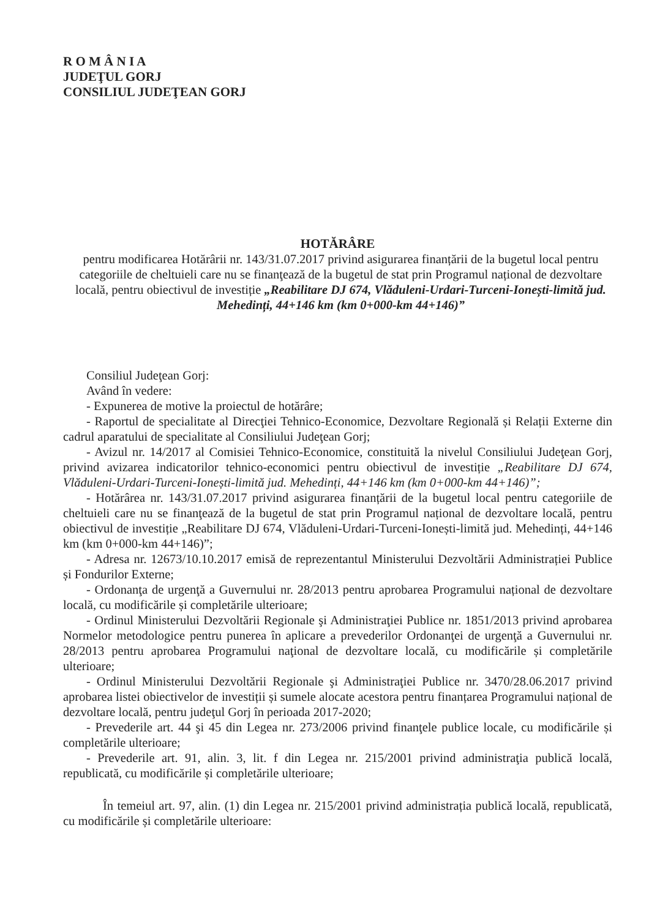R O M Â N I A
JUDEŢUL GORJ
CONSILIUL JUDEŢEAN GORJ
HOTĂRÂRE
pentru modificarea Hotărârii nr. 143/31.07.2017 privind asigurarea finanțării de la bugetul local pentru categoriile de cheltuieli care nu se finanţează de la bugetul de stat prin Programul național de dezvoltare locală, pentru obiectivul de investiție „Reabilitare DJ 674, Vlăduleni-Urdari-Turceni-Ionești-limită jud. Mehedinți, 44+146 km (km 0+000-km 44+146)”
Consiliul Judeţean Gorj:
Având în vedere:
- Expunerea de motive la proiectul de hotărâre;
- Raportul de specialitate al Direcţiei Tehnico-Economice, Dezvoltare Regională și Relații Externe din cadrul aparatului de specialitate al Consiliului Judeţean Gorj;
- Avizul nr. 14/2017 al Comisiei Tehnico-Economice, constituită la nivelul Consiliului Judeţean Gorj, privind avizarea indicatorilor tehnico-economici pentru obiectivul de investiție „Reabilitare DJ 674, Vlăduleni-Urdari-Turceni-Ionești-limită jud. Mehedinți, 44+146 km (km 0+000-km 44+146)”;
- Hotărârea nr. 143/31.07.2017 privind asigurarea finanțării de la bugetul local pentru categoriile de cheltuieli care nu se finanţează de la bugetul de stat prin Programul național de dezvoltare locală, pentru obiectivul de investiție „Reabilitare DJ 674, Vlăduleni-Urdari-Turceni-Ionești-limită jud. Mehedinți, 44+146 km (km 0+000-km 44+146)”;
- Adresa nr. 12673/10.10.2017 emisă de reprezentantul Ministerului Dezvoltării Administrației Publice și Fondurilor Externe;
- Ordonanţa de urgenţă a Guvernului nr. 28/2013 pentru aprobarea Programului național de dezvoltare locală, cu modificările și completările ulterioare;
- Ordinul Ministerului Dezvoltării Regionale şi Administraţiei Publice nr. 1851/2013 privind aprobarea Normelor metodologice pentru punerea în aplicare a prevederilor Ordonanţei de urgenţă a Guvernului nr. 28/2013 pentru aprobarea Programului naţional de dezvoltare locală, cu modificările și completările ulterioare;
- Ordinul Ministerului Dezvoltării Regionale şi Administraţiei Publice nr. 3470/28.06.2017 privind aprobarea listei obiectivelor de investiții și sumele alocate acestora pentru finanțarea Programului național de dezvoltare locală, pentru judeţul Gorj în perioada 2017-2020;
- Prevederile art. 44 şi 45 din Legea nr. 273/2006 privind finanţele publice locale, cu modificările și completările ulterioare;
- Prevederile art. 91, alin. 3, lit. f din Legea nr. 215/2001 privind administraţia publică locală, republicată, cu modificările și completările ulterioare;
În temeiul art. 97, alin. (1) din Legea nr. 215/2001 privind administrația publică locală, republicată, cu modificările și completările ulterioare: